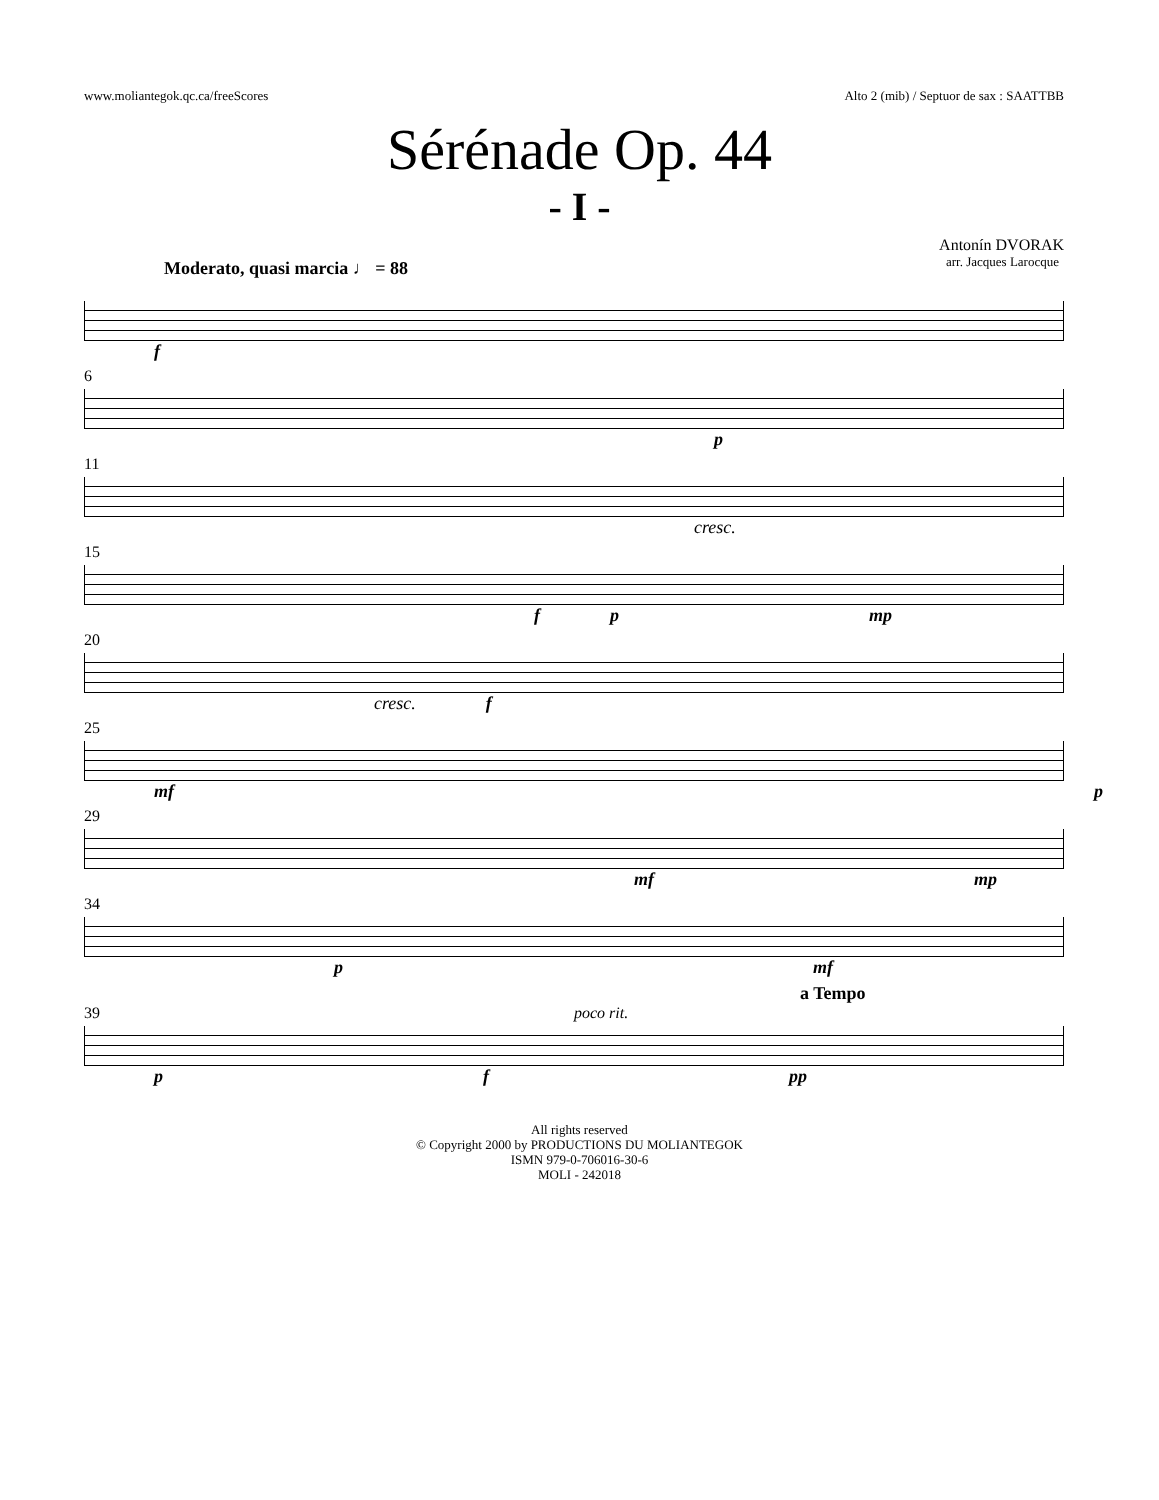www.moliantegok.qc.ca/freeScores Alto 2 (mib) / Septuor de sax : SAATTBB
Sérénade Op. 44
- I -
Antonín DVORAK
arr. Jacques Larocque
Moderato, quasi marcia ♩ = 88
f
6
p
11
cresc.
15
f p mp
20
cresc. f
25
mf p
29
mf mp
34
p mf
a Tempo
39 poco rit.
p f pp
All rights reserved
© Copyright 2000 by PRODUCTIONS DU MOLIANTEGOK
ISMN 979-0-706016-30-6
MOLI - 242018